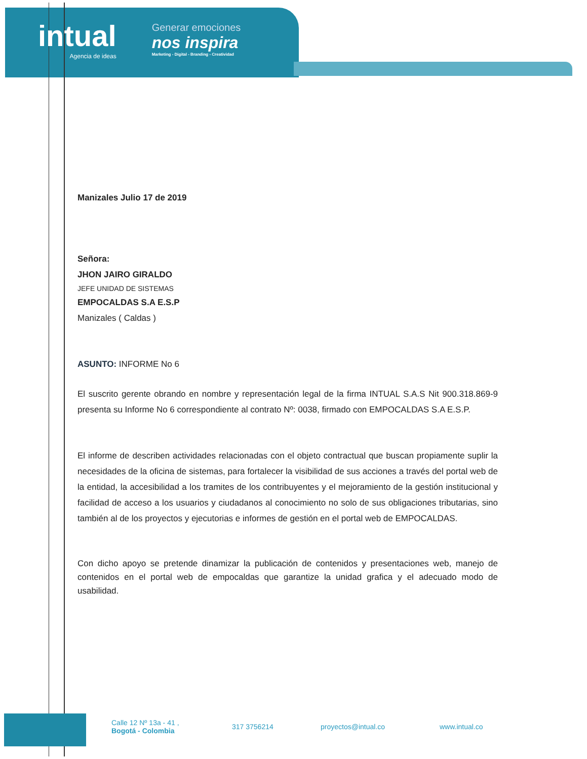intual
Agencia de ideas
Generar emociones
nos inspira
Marketing - Digital - Branding - Creatividad
Manizales Julio 17 de 2019
Señora:
JHON JAIRO GIRALDO
JEFE UNIDAD DE SISTEMAS
EMPOCALDAS S.A E.S.P
Manizales ( Caldas )
ASUNTO: INFORME No 6
El suscrito gerente obrando en nombre y representación legal de la firma INTUAL S.A.S Nit 900.318.869-9 presenta su Informe No 6 correspondiente al contrato Nº: 0038, firmado con EMPOCALDAS S.A E.S.P.
El informe de describen actividades relacionadas con el objeto contractual que buscan propiamente suplir la necesidades de la oficina de sistemas, para fortalecer la visibilidad de sus acciones a través del portal web de la entidad, la accesibilidad a los tramites de los contribuyentes y el mejoramiento de la gestión institucional y facilidad de acceso a los usuarios y ciudadanos al conocimiento no solo de sus obligaciones tributarias, sino también al de los proyectos y ejecutorias e informes de gestión en el portal web de EMPOCALDAS.
Con dicho apoyo se pretende dinamizar la publicación de contenidos y presentaciones web, manejo de contenidos en el portal web de empocaldas que garantize la unidad grafica y el adecuado modo de usabilidad.
Calle 12 Nº 13a - 41 ,
Bogotá - Colombia
317 3756214 proyectos@intual.co www.intual.co